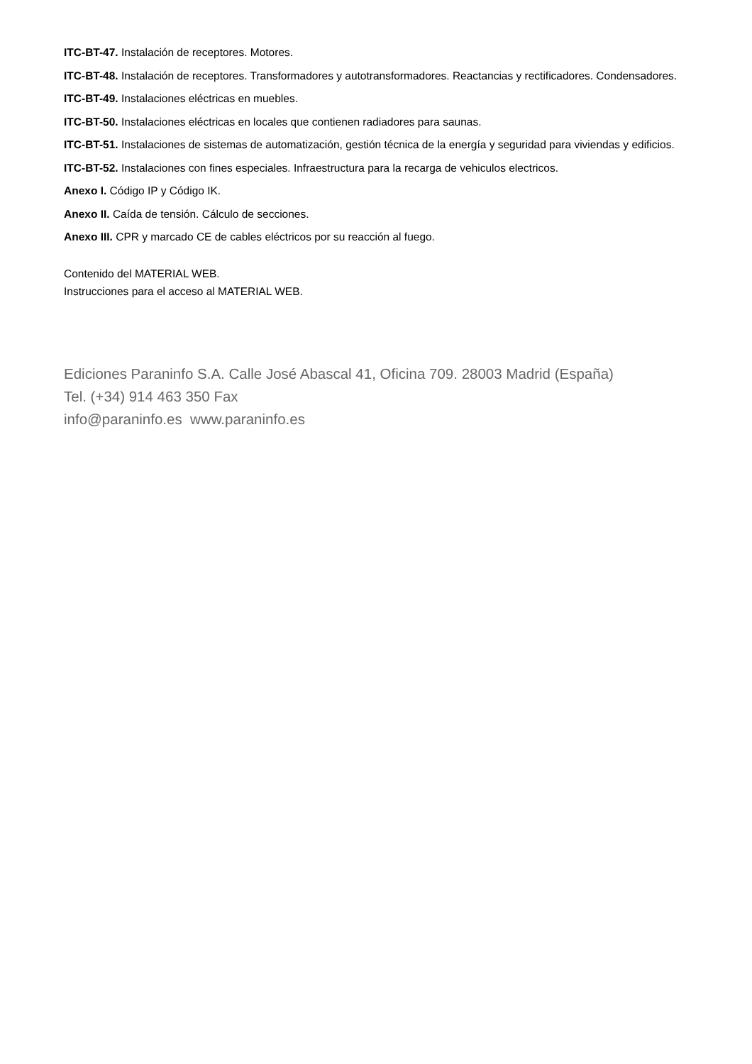ITC-BT-47. Instalación de receptores. Motores.
ITC-BT-48. Instalación de receptores. Transformadores y autotransformadores. Reactancias y rectificadores. Condensadores.
ITC-BT-49. Instalaciones eléctricas en muebles.
ITC-BT-50. Instalaciones eléctricas en locales que contienen radiadores para saunas.
ITC-BT-51. Instalaciones de sistemas de automatización, gestión técnica de la energía y seguridad para viviendas y edificios.
ITC-BT-52. Instalaciones con fines especiales. Infraestructura para la recarga de vehiculos electricos.
Anexo I. Código IP y Código IK.
Anexo II. Caída de tensión. Cálculo de secciones.
Anexo III. CPR y marcado CE de cables eléctricos por su reacción al fuego.
Contenido del MATERIAL WEB.
Instrucciones para el acceso al MATERIAL WEB.
Ediciones Paraninfo S.A. Calle José Abascal 41, Oficina 709. 28003 Madrid (España)
Tel. (+34) 914 463 350 Fax
info@paraninfo.es www.paraninfo.es